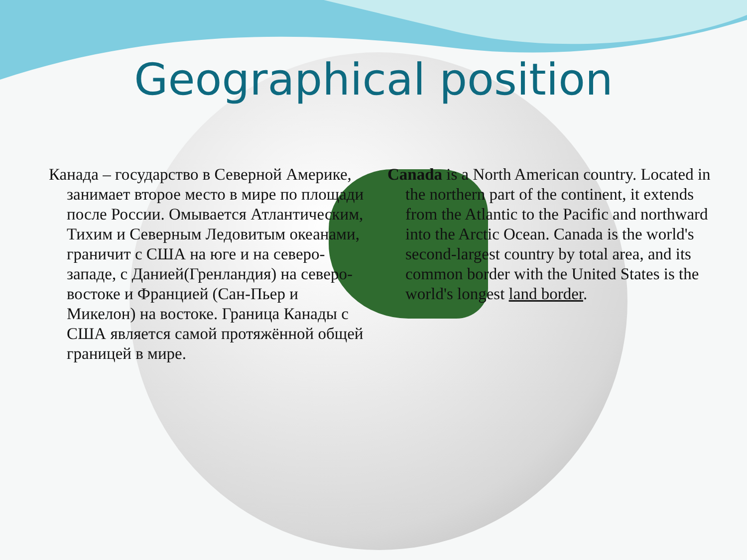Geographical position
Канада – государство в Северной Америке, занимает второе место в мире по площади после России. Омывается Атлантическим, Тихим и Северным Ледовитым океанами, граничит с США на юге и на северо-западе, с Данией(Гренландия) на северо-востоке и Францией (Сан-Пьер и Микелон) на востоке. Граница Канады с США является самой протяжённой общей границей в мире.
Canada is a North American country. Located in the northern part of the continent, it extends from the Atlantic to the Pacific and northward into the Arctic Ocean. Canada is the world's second-largest country by total area, and its common border with the United States is the world's longest land border.